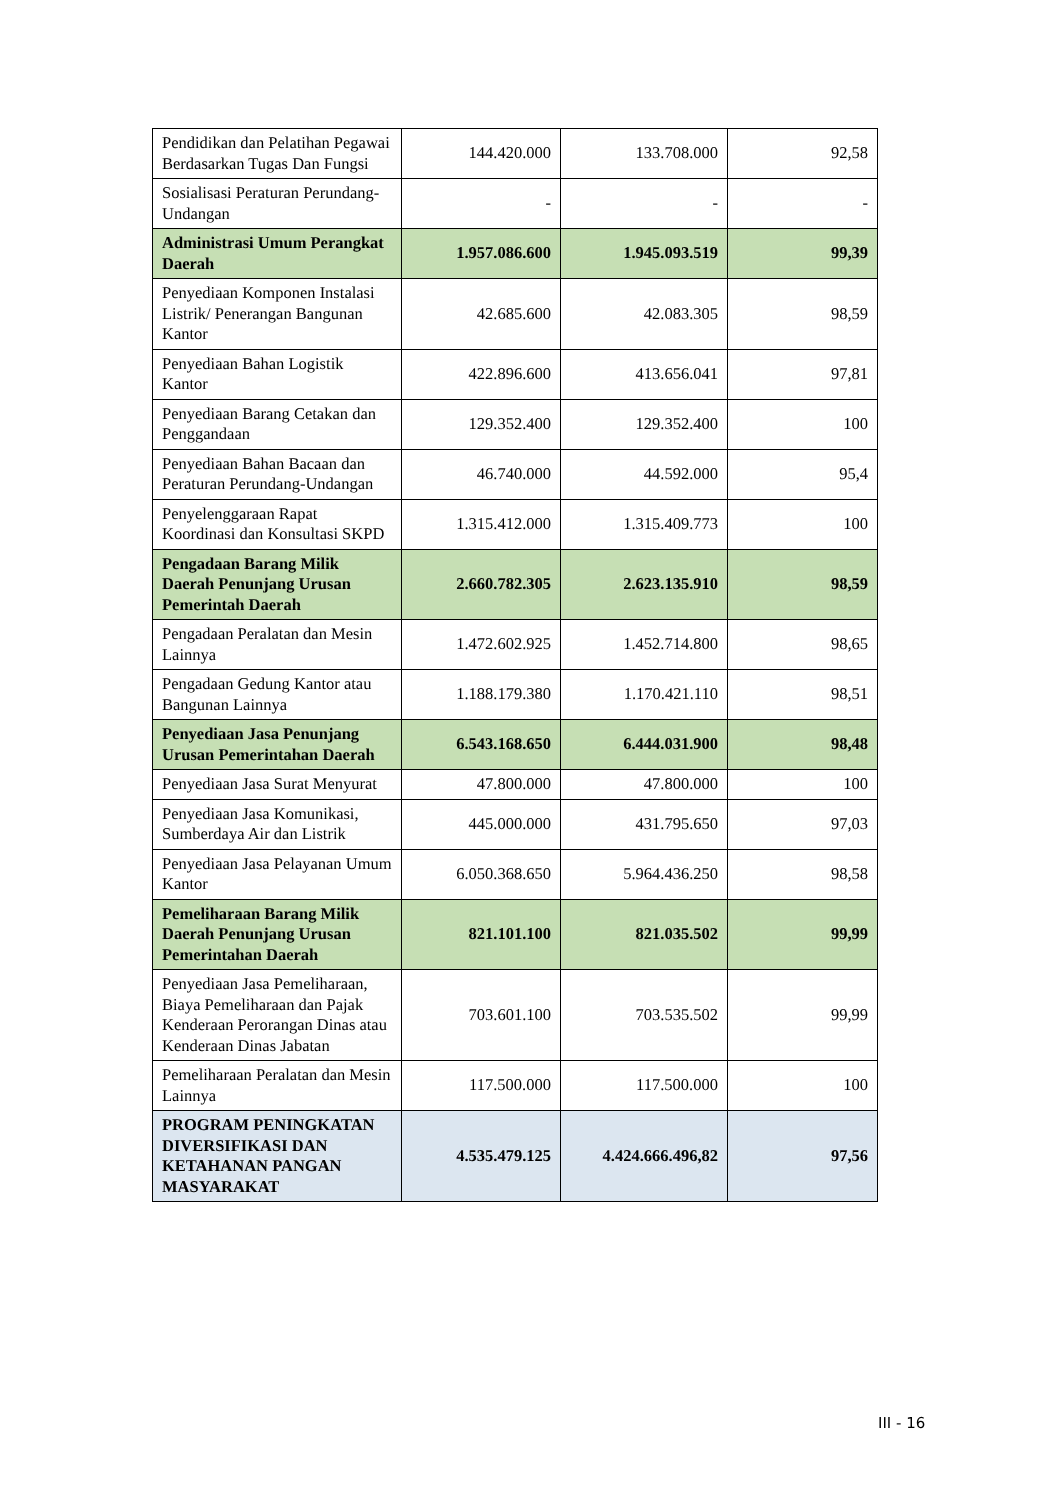| Pendidikan dan Pelatihan Pegawai Berdasarkan Tugas Dan Fungsi | 144.420.000 | 133.708.000 | 92,58 |
| Sosialisasi Peraturan Perundang-Undangan | - | - | - |
| Administrasi Umum Perangkat Daerah | 1.957.086.600 | 1.945.093.519 | 99,39 |
| Penyediaan Komponen Instalasi Listrik/ Penerangan Bangunan Kantor | 42.685.600 | 42.083.305 | 98,59 |
| Penyediaan Bahan Logistik Kantor | 422.896.600 | 413.656.041 | 97,81 |
| Penyediaan Barang Cetakan dan Penggandaan | 129.352.400 | 129.352.400 | 100 |
| Penyediaan Bahan Bacaan dan Peraturan Perundang-Undangan | 46.740.000 | 44.592.000 | 95,4 |
| Penyelenggaraan Rapat Koordinasi dan Konsultasi SKPD | 1.315.412.000 | 1.315.409.773 | 100 |
| Pengadaan Barang Milik Daerah Penunjang Urusan Pemerintah Daerah | 2.660.782.305 | 2.623.135.910 | 98,59 |
| Pengadaan Peralatan dan Mesin Lainnya | 1.472.602.925 | 1.452.714.800 | 98,65 |
| Pengadaan Gedung Kantor atau Bangunan Lainnya | 1.188.179.380 | 1.170.421.110 | 98,51 |
| Penyediaan Jasa Penunjang Urusan Pemerintahan Daerah | 6.543.168.650 | 6.444.031.900 | 98,48 |
| Penyediaan Jasa Surat Menyurat | 47.800.000 | 47.800.000 | 100 |
| Penyediaan Jasa Komunikasi, Sumberdaya Air dan Listrik | 445.000.000 | 431.795.650 | 97,03 |
| Penyediaan Jasa Pelayanan Umum Kantor | 6.050.368.650 | 5.964.436.250 | 98,58 |
| Pemeliharaan Barang Milik Daerah Penunjang Urusan Pemerintahan Daerah | 821.101.100 | 821.035.502 | 99,99 |
| Penyediaan Jasa Pemeliharaan, Biaya Pemeliharaan dan Pajak Kenderaan Perorangan Dinas atau Kenderaan Dinas Jabatan | 703.601.100 | 703.535.502 | 99,99 |
| Pemeliharaan Peralatan dan Mesin Lainnya | 117.500.000 | 117.500.000 | 100 |
| PROGRAM PENINGKATAN DIVERSIFIKASI DAN KETAHANAN PANGAN MASYARAKAT | 4.535.479.125 | 4.424.666.496,82 | 97,56 |
III - 16